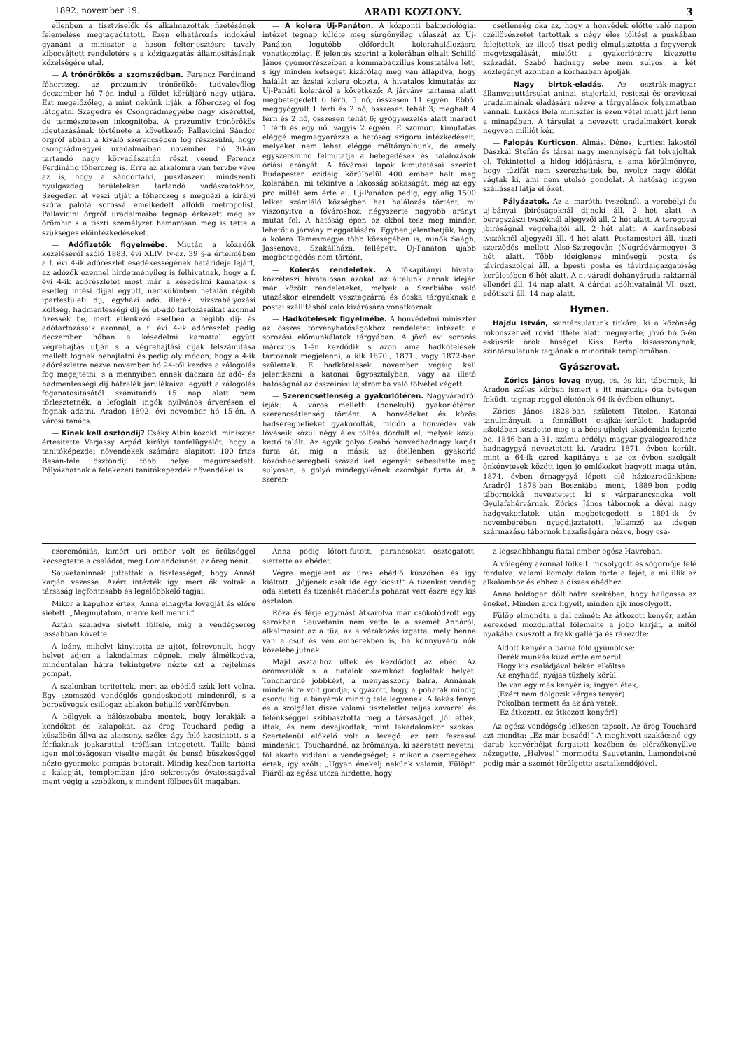1892. november 19. ARADI KOZLONY. 3
ellenben a tisztviselők és alkalmazottak fizetésének felemelése megtagadtatott. Ezen elhatározás indokául gyanánt a miniszter a hason felterjesztésre tavaly kibocsájtott rendeletére s a közigazgatás államositásának közelségére utal.
— A trónörökös a szomszédban. Ferencz Ferdinand főherczeg, az prezumtiv trónörökös tudvalevőleg deczember hó 7-én indul a földet körüljáró nagy utjára. Ezt megelőzőleg, a mint nekünk irják, a főherczeg el fog látogatni Szegedre és Csongrádmegyébe nagy kisérettel, de természetesen inkognitóba. A prezumtiv trónörökös ideutazásának története a következő: Pallavicini Sándor örgróf abban a kiváló szerencsében fog részesülni, hogy csongrádmegyei uradalmaiban november hó 30-án tartandó nagy körvadászatán részt veend Ferencz Ferdinánd főherczeg is. Erre az alkalomra van tervbe véve az is, hogy a sándorfalvi, pusztaszeri, mindszenti nyulgazdag területeken tartandó vadászatokhoz, Szegeden át veszi utját a főherczeg s megnézi a királyi szóra palota sorossá emelkedett alföldi metropolist. Pallavicini őrgróf uradalmaiba tegnap érkezett meg az örömhir s a tiszti személyzet hamarosan meg is tette a szükséges előintézkedéseket.
— Adófizetők figyelmébe. Miután a közadók kezeléséről szóló 1883. évi XLIV. tv-cz. 39 §-a értelmében a f. évi 4-ik adórészlet esedékességének határideje lejárt, az adózók ezennel hirdetményileg is felhivatnak, hogy a f. évi 4-ik adórészletet most már a késedelmi kamatok s esetleg intési dijjal együtt, nemkülönben netalán régibb ipartestületi dij, egyházi adó, illeték, vizszabályozási költség, hadmentességi dij és ut-adó tartozásaikat azonnal fizessék be, mert ellenkező esetben a régibb dij- és adótartozásaik azonnal, a f. évi 4-ik adórészlet pedig deczember hóban a késedelmi kamattal együtt végrehajtás utján s a végrehajtási dijak felszámitása mellett fognak behajtatni és pedig oly módon, hogy a 4-ik adórészletre nézve november hó 24-től kezdve a zálogolás fog megejtetni, s a mennyiben ennek daczára az adó- és hadmentességi dij hátralék járulékaival együtt a zálogolás foganatositásától számitandó 15 nap alatt nem törlesztetnék, a lefoglalt ingók nyilvános árverésen el fognak adatni. Aradon 1892. évi november hó 15-én. A városi tanács.
— Kinek kell ösztöndij? Csáky Albin közokt. miniszter értesitette Varjassy Árpád királyi tanfelügyelőt, hogy a tanitóképezdei növendékek számára alapitott 100 frtos Besán-féle ösztöndij több helye megüresedett. Pályázhatnak a felekezeti tanitóképezdék növendékei is.
— A kolera Uj-Panáton. A központi bakteriológiai intézet tegnap küldte meg sürgönyileg válaszát az Uj-Panáton legutóbb előfordult kolerahalálozásra vonatkozólag. E jelentés szerint a kolerában elhalt Schilló János gyomorrészeiben a kommabaczillus konstatálva lett, s igy minden kétséget kizárólag meg van állapitva, hogy halálát az ázsiai kolera okozta. A hivatalos kimutatás az Uj-Panáti koleráról a következő: A járvány tartama alatt megbetegedett 6 férfi, 5 nő, összesen 11 egyén. Ebből meggyógyult 1 férfi és 2 nő, összesen tehát 3; meghalt 4 férfi és 2 nő, összesen tehát 6; gyógykezelés alatt maradt 1 férfi és egy nő, vagyis 2 egyén. E szomoru kimutatás eléggé megmagyarázza a hatóság szigoru intézkedéseit, melyeket nem lehet eléggé méltányolnunk, de amely egyszersmind felmutatja a betegedések és halálozások óriási arányát. A fővárosi lapok kimutatásai szerint Budapesten ezideig körülbelül 400 ember halt meg kolerában, mi tekintve a lakosság sokaságát, még az egy pro millét sem érte el. Uj-Panáton pedig, egy alig 1500 lelket számláló községben hat halálozás történt, mi viszonyitva a fővároshoz, négyszerte nagyobb arányt mutat fel. A hatóság épen ez okból tesz meg minden lehetőt a járvány meggátlására. Egyben jelenthetjük, hogy a kolera Temesmegye több községében is, minők Saágh, Jassenova, Szakállháza, fellépett. Uj-Panáton ujabb megbetegedés nem történt.
— Kolerás rendeletek. A főkapitányi hivatal közzéteszi hivatalosan azokat az általunk annak idején már közölt rendeleteket, melyek a Szerbiába való utazáskor elrendelt vesztegzárra és ócska tárgyaknak a postai szállitásból való kizárására vonatkoznak.
— Hadkötelesek figyelmébe. A honvédelmi miniszter az összes törvényhatóságokhoz rendeletet intézett a sorozási előmunkálatok tárgyában. A jövő évi sorozás márczius 1-én kezdődik s azon ama hadkötelesek tartoznak megjelenni, a kik 1870., 1871., vagy 1872-ben születtek. E hadkötelesek november végéig kell jelentkezni a katonai ügyosztályban, vagy az illető hatóságnál az összeirási lajstromba való fölvétel végett.
— Szerencsétlenség a gyakorlótéren. Nagyváradról irják: A város melletti (bonekuti) gyakorlótéren szerencsétlenség történt. A honvédeket és közös hadseregbelieket gyakorolták, midőn a honvédek vak lövéseik közül négy éles töltés dördült el, melyek közül kettő talált. Az egyik golyó Szabó honvédhadnagy karját furta át, mig a másik az átellenben gyakorló közöshadseregbeli század két legényét sebesitette meg sulyosan, a golyó mindegyikének czombját furta át. A szeren-
csétlenség oka az, hogy a honvédek előtte való napon czéllövészetet tartottak s négy éles töltést a puskában felejtettek; az illető tiszt pedig elmulasztotta a fegyverek megvizsgálását, mielőtt a gyakorlótérre kivezette századát. Szabó hadnagy sebe nem sulyos, a két közlegényt azonban a kórházban ápolják.
— Nagy birtok-eladás. Az osztrák-magyar államvasuttársulat aninai, stajerlaki, resiczai és oraviczai uradalmainak eladására nézve a tárgyalások folyamatban vannak. Lukács Béla miniszter is ezen vétel miatt járt lenn a minapában. A társulat a nevezett uradalmakért kerek negyven milliót kér.
— Falopás Kurticson. Almási Dénes, kurticsi lakostól Dászkál Stefán és társai nagy mennyiségü fát tolvajoltak el. Tekintettel a hideg időjárásra, s ama körülményre, hogy tüzifát nem szerezhettek be, nyolcz nagy élőfát vágtak ki, ami nem utolsó gondolat. A hatóság ingyen szállással látja el őket.
— Pályázatok. Az a.-maróthi tvszéknél, a verebélyi és uj-bányai jbiróságoknál dijnoki áll. 2 hét alatt. A beregszászi tvszéknél aljegyzői áll. 2 hét alatt. A teregovai jbiróságnál végrehajtói áll. 2 hét alatt. A karánsebesi tvszéknél aljegyzői áll. 4 hét alatt. Postamesteri áll. tiszti szerződés mellett Alsó-Sztregován (Nográdvármegye) 3 hét alatt. Több ideiglenes minőségü posta és távirdaszolgai áll. a bpesti posta és távirdaigazgatóság kerületében 6 hét alatt. A n.-váradi dohányáruda raktárnál ellenőri áll. 14 nap alatt. A dárdai adóhivatalnál VI. oszt. adótiszti áll. 14 nap alatt.
Hymen.
Hajdu István, szintársulatunk titkára, ki a közönség rokonszenvét rövid ittléte alatt megnyerte, jövő hó 5-én esküszik örök hüséget Kiss Berta kisasszonynak, szintársulatunk tagjának a minoriták templomában.
Gyászrovat.
— Zórics János lovag nyug. cs. és kir. tábornok, ki Aradon széles körben ismert s itt márczius óta betegen feküdt, tegnap reggel életének 64-ik évében elhunyt.
Zórics János 1828-ban született Titelen. Katonai tanulmányait a fennállott csajkás-kerületi hadapród iskolában kezdette meg s a bécs-ujhelyi akadémián fejezte be. 1846-ban a 31. számu erdélyi magyar gyalogezredhez hadnagygyá neveztetett ki. Aradra 1871. évben került, mint a 64-ik ezred kapitánya s az ez évben szolgált önkénytesek között igen jó emlékeket hagyott maga után. 1874. évben őrnagygyá lépett elő háziezredünkben; Aradról 1878-ban Boszniába ment, 1889-ben pedig tábornokká neveztetett ki s várparancsnoka volt Gyulafehérvárnak. Zórics János tábornok a dévai nagy hadgyakorlatok után megbetegedett s 1891-ik év novemberében nyugdijaztatott. Jellemző az idegen származásu tábornok hazafiságára nézve, hogy csa-
czeremóniás, kimért uri ember volt és örökséggel kecsegtette a családot, meg Lomandoisnét, az öreg nénit.
Sauvetaninnak juttatták a tisztességet, hogy Annát karján vezesse. Azért intézték igy, mert ők voltak a társaság legfontosabb és legelőbbkelő tagjai.
Mikor a kapuhoz értek, Anna elhagyta lovagját és előre sietett: „Megmutatom, merre kell menni.“
Aztán szaladva sietett fölfelé, mig a vendégsereg lassabban követte.
A leány, mihelyt kinyitotta az ajtót, félrevonult, hogy helyet adjon a lakodalmas népnek, mely álmélkodva, minduntalan hátra tekintgetve nézte ezt a rejtelmes pompát.
A szalonban teritettek, mert az ebédlő szük lett volna. Egy szomszéd vendéglős gondoskodott mindenről, s a borosüvegek csillogaz ablakon behulló verőfényben.
A hölgyek a hálószobába mentek, hogy lerakják a kendőket és kalapokat, az öreg Touchard pedig a küszöbön állva az alacsony, széles ágy felé kacsintott, s a férfiaknak joakarattal, tréfásan integetett. Taille bácsi igen méltóságosan viselte magát és benső büszkeséggel nézte gyermeke pompás butorait. Mindig kezében tartotta a kalapját, templomban járó sekrestyés óvatosságával ment végig a szobákon, s mindent fölbecsült magában.
Anna pedig lótott-futott, parancsokat osztogatott, siettette az ebédet.
Végre megjelent az üres ebédlő küszöbén és igy kiáltott: „Jöjjenek csak ide egy kicsit!“ A tizenkét vendég oda sietett és tizenkét maderiás poharat vett észre egy kis asztalon.
Róza és férje egymást átkarolva már csókolódzott egy sarokban. Sauvetanin nem vette le a szemét Annáról; alkalmasint az a tüz, az a várakozás izgatta, mely benne van a csuf és vén emberekben is, ha könnyüvérü nők közelébe jutnak.
Majd asztalhoz ültek és kezdődött az ebéd. Az örömszülők s a fiatalok szemközt foglaltak helyet. Tonchardné jobbkézt, a menyasszony balra. Annának mindenkire volt gondja; vigyázott, hogy a poharak mindig csordultig, a tányérok mindig tele legyenek. A lakás fénye és a szolgálat disze valami tiszteletlet teljes zavarral és félénkséggel szibbasztotta meg a társaságot. Jól ettek, ittak, és nem dévajkodtak, mint lakadalomkor szokás. Szertelenül előkelő volt a levegő: ez tett feszessé mindenkit. Touchardné, az örömanya, ki szeretett nevetni, föl akarta viditani a vendégséget; s mikor a csemegéhez értek, igy szólt: „Ugyan énekelj nekünk valamit, Fülöp!“ Fiáról az egész utcza hirdette, hogy
a legszebbhangu fiatal ember egész Havreban.
A vőlegény azonnal fölkelt, mosolygott és sógornője felé fordulva, valami komoly dalon törte a fejét, a mi illik az alkalomhoz és ehhez a diszes ebédhez.
Anna boldogan dőlt hátra székében, hogy hallgassa az éneket. Minden arcz figyelt, minden ajk mosolygott.
Fülöp elmondta a dal czimét: Az átkozott kenyér, aztán kerekded mozdulattal fölemelte a jobb karját, a mitől nyakába csuszott a frakk gallérja és rákezdte:
Aldott kenyér a barna föld gyümölcse;
Derék munkás küzd értte emberül,
Hogy kis családjával békén elköltse
Az enyhadó, nyájas tüzhely körül.
De van egy más kenyér is; ingyen étek,
(Ezért nem dolgozik kérges tenyér)
Pokolban termett és az ára vétek,
(Ez átkozott, ez átkozott kenyér!)
Az egész vendégség lelkesen tapsolt. Az öreg Touchard azt mondta: „Ez már beszéd!“ A meghivott szakácsné egy darab kenyérhéjat forgatott kezében és elérzékenyülve nézegette, „Helyes!“ mormodta Sauvetanin. Lamondoisné pedig már a szemét törülgette asztalkendőjével.